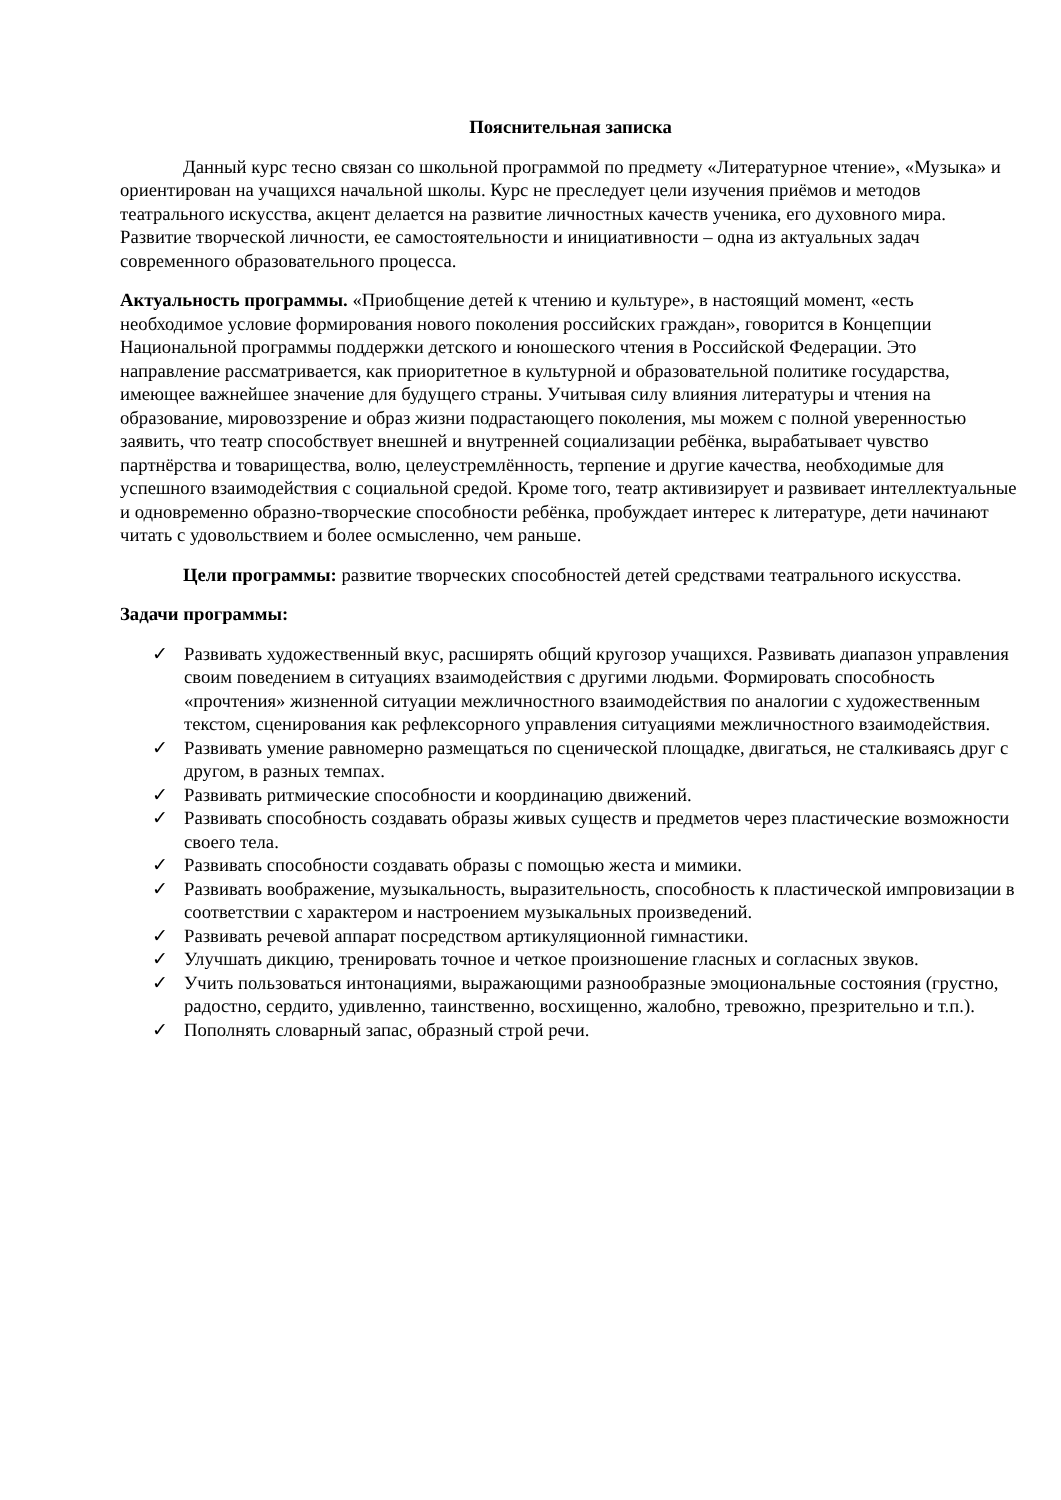Пояснительная записка
Данный курс тесно связан со школьной программой по предмету «Литературное чтение», «Музыка» и ориентирован на учащихся начальной школы. Курс не преследует цели изучения приёмов и методов театрального искусства, акцент делается на развитие личностных качеств ученика, его духовного мира. Развитие творческой личности, ее самостоятельности и инициативности – одна из актуальных задач современного образовательного процесса.
Актуальность программы. «Приобщение детей к чтению и культуре», в настоящий момент, «есть необходимое условие формирования нового поколения российских граждан», говорится в Концепции Национальной программы поддержки детского и юношеского чтения в Российской Федерации. Это направление рассматривается, как приоритетное в культурной и образовательной политике государства, имеющее важнейшее значение для будущего страны. Учитывая силу влияния литературы и чтения на образование, мировоззрение и образ жизни подрастающего поколения, мы можем с полной уверенностью заявить, что театр способствует внешней и внутренней социализации ребёнка, вырабатывает чувство партнёрства и товарищества, волю, целеустремлённость, терпение и другие качества, необходимые для успешного взаимодействия с социальной средой. Кроме того, театр активизирует и развивает интеллектуальные и одновременно образно-творческие способности ребёнка, пробуждает интерес к литературе, дети начинают читать с удовольствием и более осмысленно, чем раньше.
Цели программы: развитие творческих способностей детей средствами театрального искусства.
Задачи программы:
✓ Развивать художественный вкус, расширять общий кругозор учащихся. Развивать диапазон управления своим поведением в ситуациях взаимодействия с другими людьми. Формировать способность «прочтения» жизненной ситуации межличностного взаимодействия по аналогии с художественным текстом, сценирования как рефлексорного управления ситуациями межличностного взаимодействия.
✓ Развивать умение равномерно размещаться по сценической площадке, двигаться, не сталкиваясь друг с другом, в разных темпах.
✓ Развивать ритмические способности и координацию движений.
✓ Развивать способность создавать образы живых существ и предметов через пластические возможности своего тела.
✓ Развивать способности создавать образы с помощью жеста и мимики.
✓ Развивать воображение, музыкальность, выразительность, способность к пластической импровизации в соответствии с характером и настроением музыкальных произведений.
✓ Развивать речевой аппарат посредством артикуляционной гимнастики.
✓ Улучшать дикцию, тренировать точное и четкое произношение гласных и согласных звуков.
✓ Учить пользоваться интонациями, выражающими разнообразные эмоциональные состояния (грустно, радостно, сердито, удивленно, таинственно, восхищенно, жалобно, тревожно, презрительно и т.п.).
✓ Пополнять словарный запас, образный строй речи.